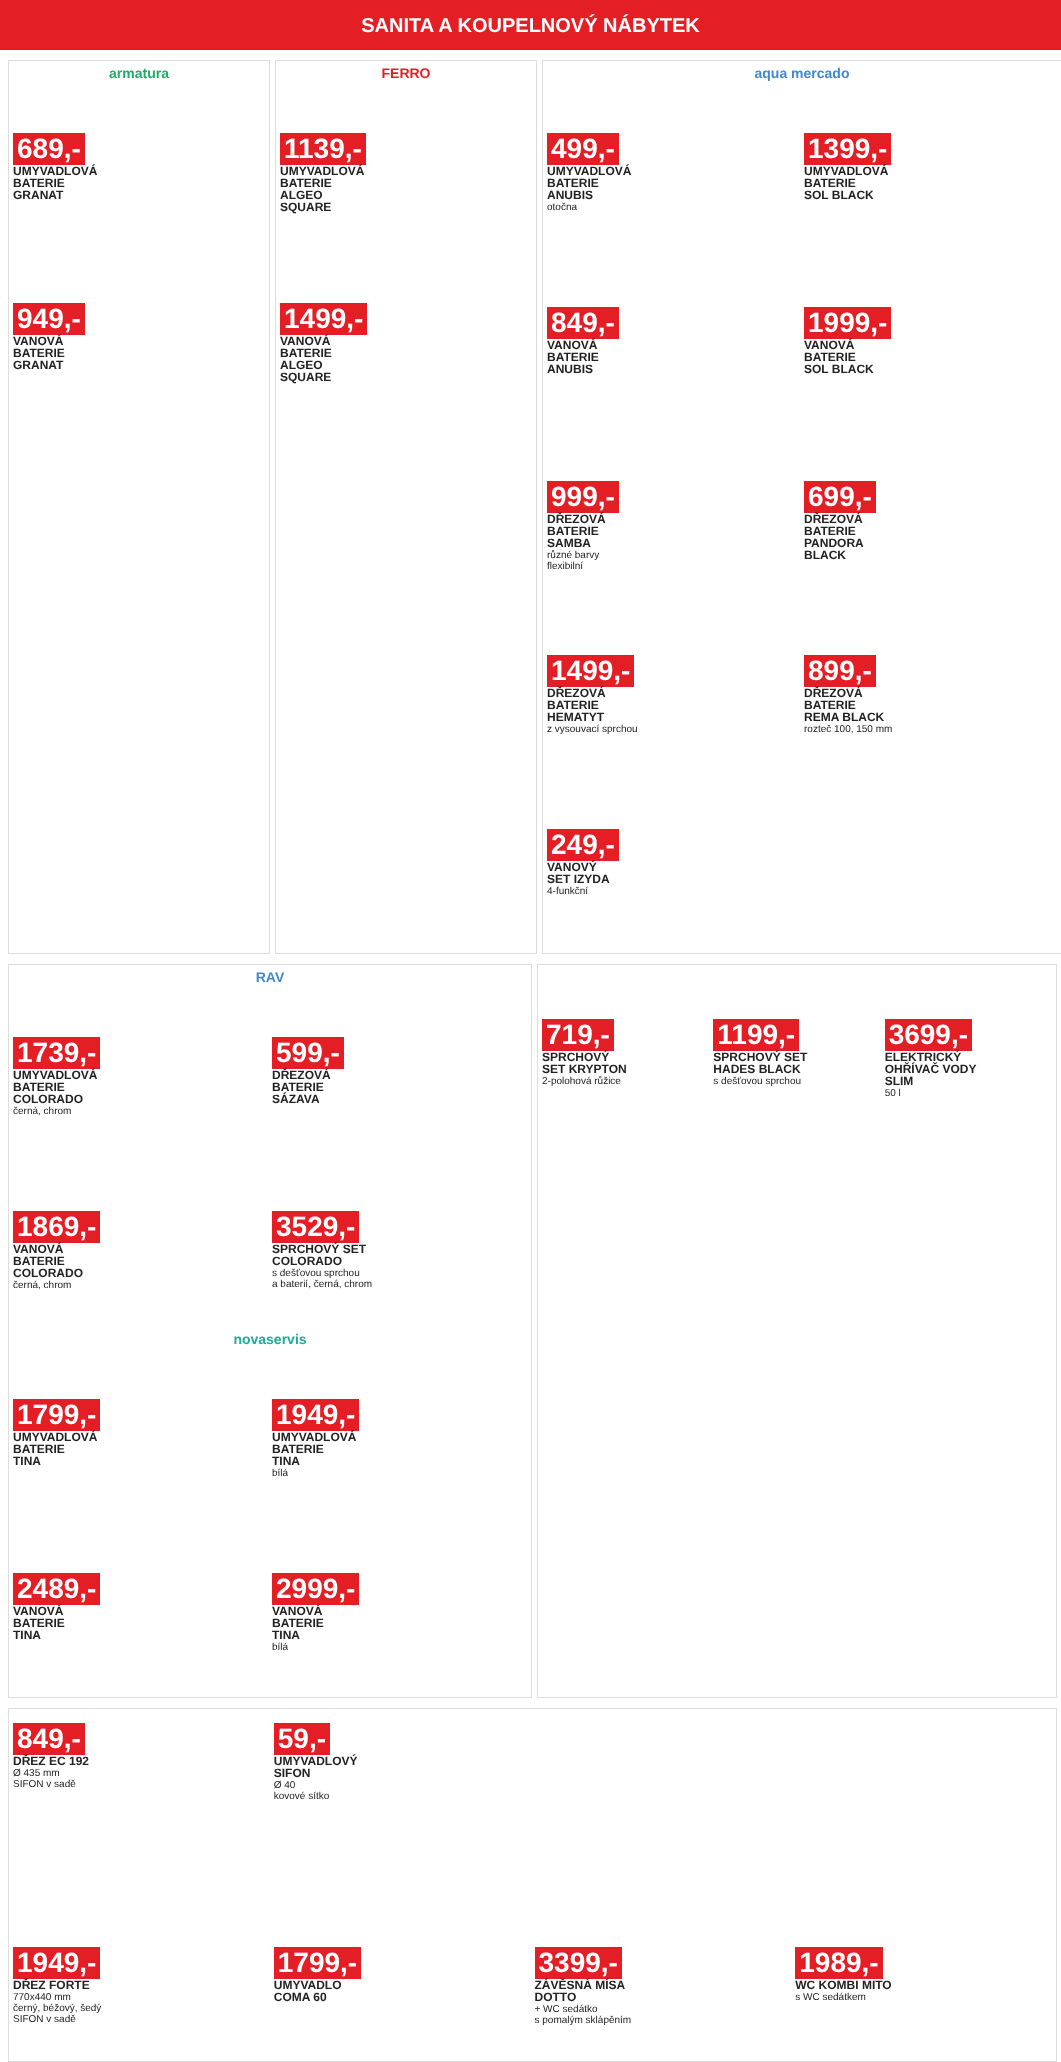SANITA A KOUPELNOVÝ NÁBYTEK
armatura
689,-
UMYVADLOVÁ
BATERIE
GRANAT
949,-
VANOVÁ
BATERIE
GRANAT
FERRO
1139,-
UMYVADLOVÁ
BATERIE
ALGEO
SQUARE
1499,-
VANOVÁ
BATERIE
ALGEO
SQUARE
aqua mercado
499,-
UMYVADLOVÁ
BATERIE
ANUBIS
otočna
1399,-
UMYVADLOVÁ
BATERIE
SOL BLACK
849,-
VANOVÁ
BATERIE
ANUBIS
1999,-
VANOVÁ
BATERIE
SOL BLACK
999,-
DŘEZOVÁ
BATERIE
SAMBA
různé barvy
flexibilní
699,-
DŘEZOVÁ
BATERIE
PANDORA
BLACK
1499,-
DŘEZOVÁ
BATERIE
HEMATYT
z vysouvací sprchou
899,-
DŘEZOVÁ
BATERIE
REMA BLACK
rozteč 100, 150 mm
249,-
VANOVÝ
SET IZYDA
4-funkční
RAV
1739,-
UMYVADLOVÁ
BATERIE
COLORADO
černá, chrom
599,-
DŘEZOVÁ
BATERIE
SÁZAVA
1869,-
VANOVÁ
BATERIE
COLORADO
černá, chrom
3529,-
SPRCHOVÝ SET
COLORADO
s dešťovou sprchou
a baterií, černá, chrom
novaservis
1799,-
UMYVADLOVÁ
BATERIE
TINA
1949,-
UMYVADLOVÁ
BATERIE
TINA
bílá
2489,-
VANOVÁ
BATERIE
TINA
2999,-
VANOVÁ
BATERIE
TINA
bílá
719,-
SPRCHOVÝ
SET KRYPTON
2-polohová růžice
1199,-
SPRCHOVÝ SET
HADES BLACK
s dešťovou sprchou
3699,-
ELEKTRICKÝ
OHŘÍVAČ VODY
SLIM
50 l
849,-
DŘEZ EC 192
Ø 435 mm
SIFON v sadě
59,-
UMYVADLOVÝ
SIFON
Ø 40
kovové sítko
1949,-
DŘEZ FORTE
770x440 mm
černý, béžový, šedý
SIFON v sadě
1799,-
UMYVADLO
COMA 60
3399,-
ZÁVĚSNÁ MÍSA
DOTTO
+ WC sedátko
s pomalým sklápěním
1989,-
WC KOMBI MITO
s WC sedátkem